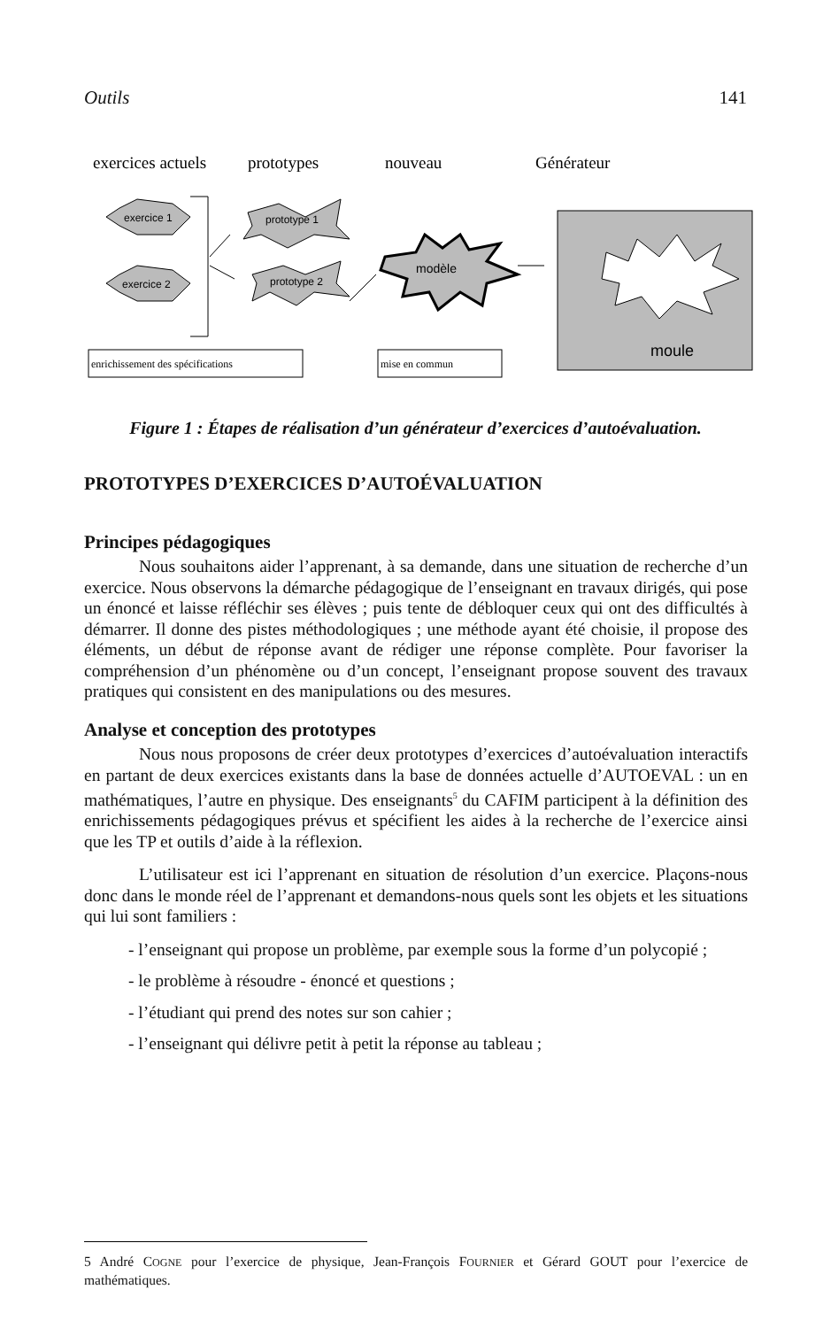Outils 141
exercices actuels
prototypes
nouveau
Générateur
exercice 1
exercice 2
prototype 1
prototype 2
modèle
moule
enrichissement des spécifications
mise en commun
Figure 1 : Étapes de réalisation d’un générateur d’exercices d’autoévaluation.
PROTOTYPES D’EXERCICES D’AUTOÉVALUATION
Principes pédagogiques
Nous souhaitons aider l’apprenant, à sa demande, dans une situation de recherche d’un exercice. Nous observons la démarche pédagogique de l’enseignant en travaux dirigés, qui pose un énoncé et laisse réfléchir ses élèves ; puis tente de débloquer ceux qui ont des difficultés à démarrer. Il donne des pistes méthodologiques ; une méthode ayant été choisie, il propose des éléments, un début de réponse avant de rédiger une réponse complète. Pour favoriser la compréhension d’un phénomène ou d’un concept, l’enseignant propose souvent des travaux pratiques qui consistent en des manipulations ou des mesures.
Analyse et conception des prototypes
Nous nous proposons de créer deux prototypes d’exercices d’autoévaluation interactifs en partant de deux exercices existants dans la base de données actuelle d’AUTOEVAL : un en mathématiques, l’autre en physique. Des enseignants<sup>5</sup> du CAFIM participent à la définition des enrichissements pédagogiques prévus et spécifient les aides à la recherche de l’exercice ainsi que les TP et outils d’aide à la réflexion.
L’utilisateur est ici l’apprenant en situation de résolution d’un exercice. Plaçons-nous donc dans le monde réel de l’apprenant et demandons-nous quels sont les objets et les situations qui lui sont familiers :
- l’enseignant qui propose un problème, par exemple sous la forme d’un polycopié ;
- le problème à résoudre - énoncé et questions ;
- l’étudiant qui prend des notes sur son cahier ;
- l’enseignant qui délivre petit à petit la réponse au tableau ;
5 André COGNE pour l’exercice de physique, Jean-François FOURNIER et Gérard GOUT pour l’exercice de mathématiques.